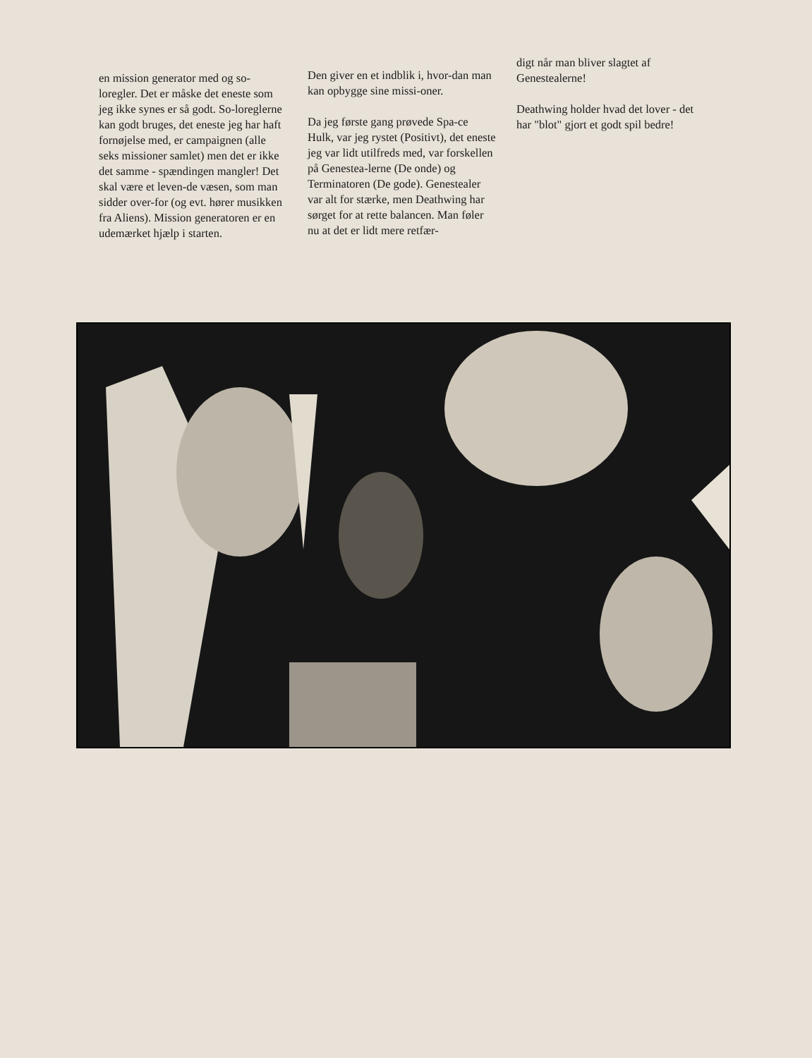en mission generator med og so-loregler. Det er måske det eneste som jeg ikke synes er så godt. So-loreglerne kan godt bruges, det eneste jeg har haft fornøjelse med, er campaignen (alle seks missioner samlet) men det er ikke det samme - spændingen mangler! Det skal være et leven-de væsen, som man sidder over-for (og evt. hører musikken fra Aliens). Mission generatoren er en udemærket hjælp i starten.
Den giver en et indblik i, hvor-dan man kan opbygge sine missi-oner.
Da jeg første gang prøvede Spa-ce Hulk, var jeg rystet (Positivt), det eneste jeg var lidt utilfreds med, var forskellen på Genestea-lerne (De onde) og Terminatoren (De gode). Genestealer var alt for stærke, men Deathwing har sørget for at rette balancen. Man føler nu at det er lidt mere retfær-
digt når man bliver slagtet af Genestealerne!
Deathwing holder hvad det lover - det har "blot" gjort et godt spil bedre!